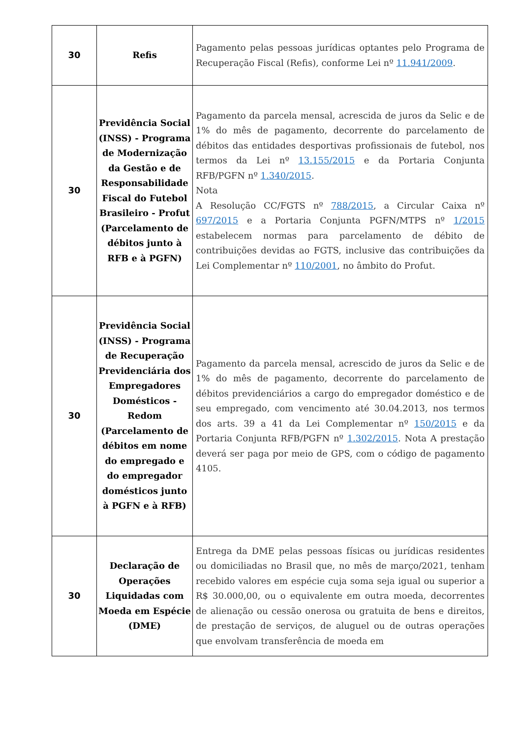| 30 | Refis | Pagamento pelas pessoas jurídicas optantes pelo Programa de Recuperação Fiscal (Refis), conforme Lei nº 11.941/2009 . |
| 30 | Previdência Social (INSS) - Programa de Modernização da Gestão e de Responsabilidade Fiscal do Futebol Brasileiro - Profut (Parcelamento de débitos junto à RFB e à PGFN) | Pagamento da parcela mensal, acrescida de juros da Selic e de 1% do mês de pagamento, decorrente do parcelamento de débitos das entidades desportivas profissionais de futebol, nos termos da Lei nº 13.155/2015 e da Portaria Conjunta RFB/PGFN nº 1.340/2015 . Nota A Resolução CC/FGTS nº 788/2015 , a Circular Caixa nº 697/2015 e a Portaria Conjunta PGFN/MTPS nº 1/2015 estabelecem normas para parcelamento de débito de contribuições devidas ao FGTS, inclusive das contribuições da Lei Complementar nº 110/2001 , no âmbito do Profut. |
| 30 | Previdência Social (INSS) - Programa de Recuperação Previdenciária dos Empregadores Domésticos - Redom (Parcelamento de débitos em nome do empregado e do empregador domésticos junto à PGFN e à RFB) | Pagamento da parcela mensal, acrescido de juros da Selic e de 1% do mês de pagamento, decorrente do parcelamento de débitos previdenciários a cargo do empregador doméstico e de seu empregado, com vencimento até 30.04.2013, nos termos dos arts. 39 a 41 da Lei Complementar nº 150/2015 e da Portaria Conjunta RFB/PGFN nº 1.302/2015 . Nota A prestação deverá ser paga por meio de GPS, com o código de pagamento 4105. |
| 30 | Declaração de Operações Liquidadas com Moeda em Espécie (DME) | Entrega da DME pelas pessoas físicas ou jurídicas residentes ou domiciliadas no Brasil que, no mês de março/2021, tenham recebido valores em espécie cuja soma seja igual ou superior a R$ 30.000,00, ou o equivalente em outra moeda, decorrentes de alienação ou cessão onerosa ou gratuita de bens e direitos, de prestação de serviços, de aluguel ou de outras operações que envolvam transferência de moeda em |